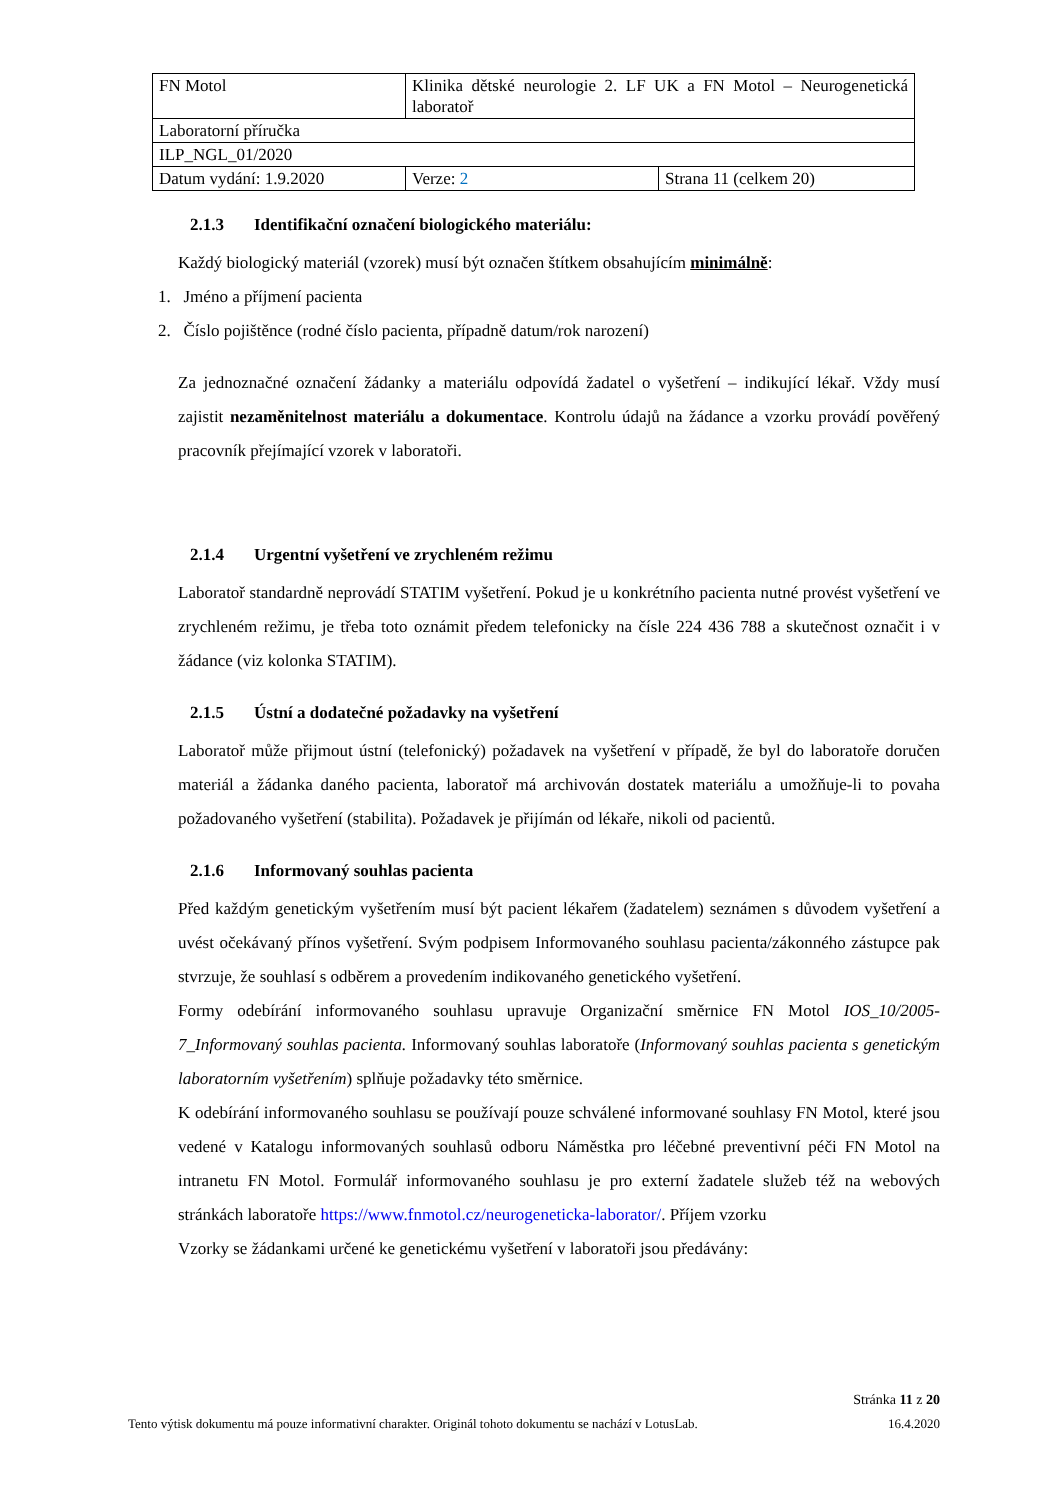| FN Motol | Klinika dětské neurologie 2. LF UK a FN Motol – Neurogenetická laboratoř | |
| Laboratorní příručka | | |
| ILP_NGL_01/2020 | | |
| Datum vydání: 1.9.2020 | Verze: 2 | Strana 11 (celkem 20) |
2.1.3 Identifikační označení biologického materiálu:
Každý biologický materiál (vzorek) musí být označen štítkem obsahujícím minimálně:
1. Jméno a příjmení pacienta
2. Číslo pojištěnce (rodné číslo pacienta, případně datum/rok narození)
Za jednoznačné označení žádanky a materiálu odpovídá žadatel o vyšetření – indikující lékař. Vždy musí zajistit nezaměnitelnost materiálu a dokumentace. Kontrolu údajů na žádance a vzorku provádí pověřený pracovník přejímající vzorek v laboratoři.
2.1.4 Urgentní vyšetření ve zrychleném režimu
Laboratoř standardně neprovádí STATIM vyšetření. Pokud je u konkrétního pacienta nutné provést vyšetření ve zrychleném režimu, je třeba toto oznámit předem telefonicky na čísle 224 436 788 a skutečnost označit i v žádance (viz kolonka STATIM).
2.1.5 Ústní a dodatečné požadavky na vyšetření
Laboratoř může přijmout ústní (telefonický) požadavek na vyšetření v případě, že byl do laboratoře doručen materiál a žádanka daného pacienta, laboratoř má archivován dostatek materiálu a umožňuje-li to povaha požadovaného vyšetření (stabilita). Požadavek je přijímán od lékaře, nikoli od pacientů.
2.1.6 Informovaný souhlas pacienta
Před každým genetickým vyšetřením musí být pacient lékařem (žadatelem) seznámen s důvodem vyšetření a uvést očekávaný přínos vyšetření. Svým podpisem Informovaného souhlasu pacienta/zákonného zástupce pak stvrzuje, že souhlasí s odběrem a provedením indikovaného genetického vyšetření.
Formy odebírání informovaného souhlasu upravuje Organizační směrnice FN Motol IOS_10/2005-7_Informovaný souhlas pacienta. Informovaný souhlas laboratoře (Informovaný souhlas pacienta s genetickým laboratorním vyšetřením) splňuje požadavky této směrnice.
K odebírání informovaného souhlasu se používají pouze schválené informované souhlasy FN Motol, které jsou vedené v Katalogu informovaných souhlasů odboru Náměstka pro léčebné preventivní péči FN Motol na intranetu FN Motol. Formulář informovaného souhlasu je pro externí žadatele služeb též na webových stránkách laboratoře https://www.fnmotol.cz/neurogeneticka-laborator/. Příjem vzorku
Vzorky se žádankami určené ke genetickému vyšetření v laboratoři jsou předávány:
Stránka 11 z 20
Tento výtisk dokumentu má pouze informativní charakter. Originál tohoto dokumentu se nachází v LotusLab. 16.4.2020